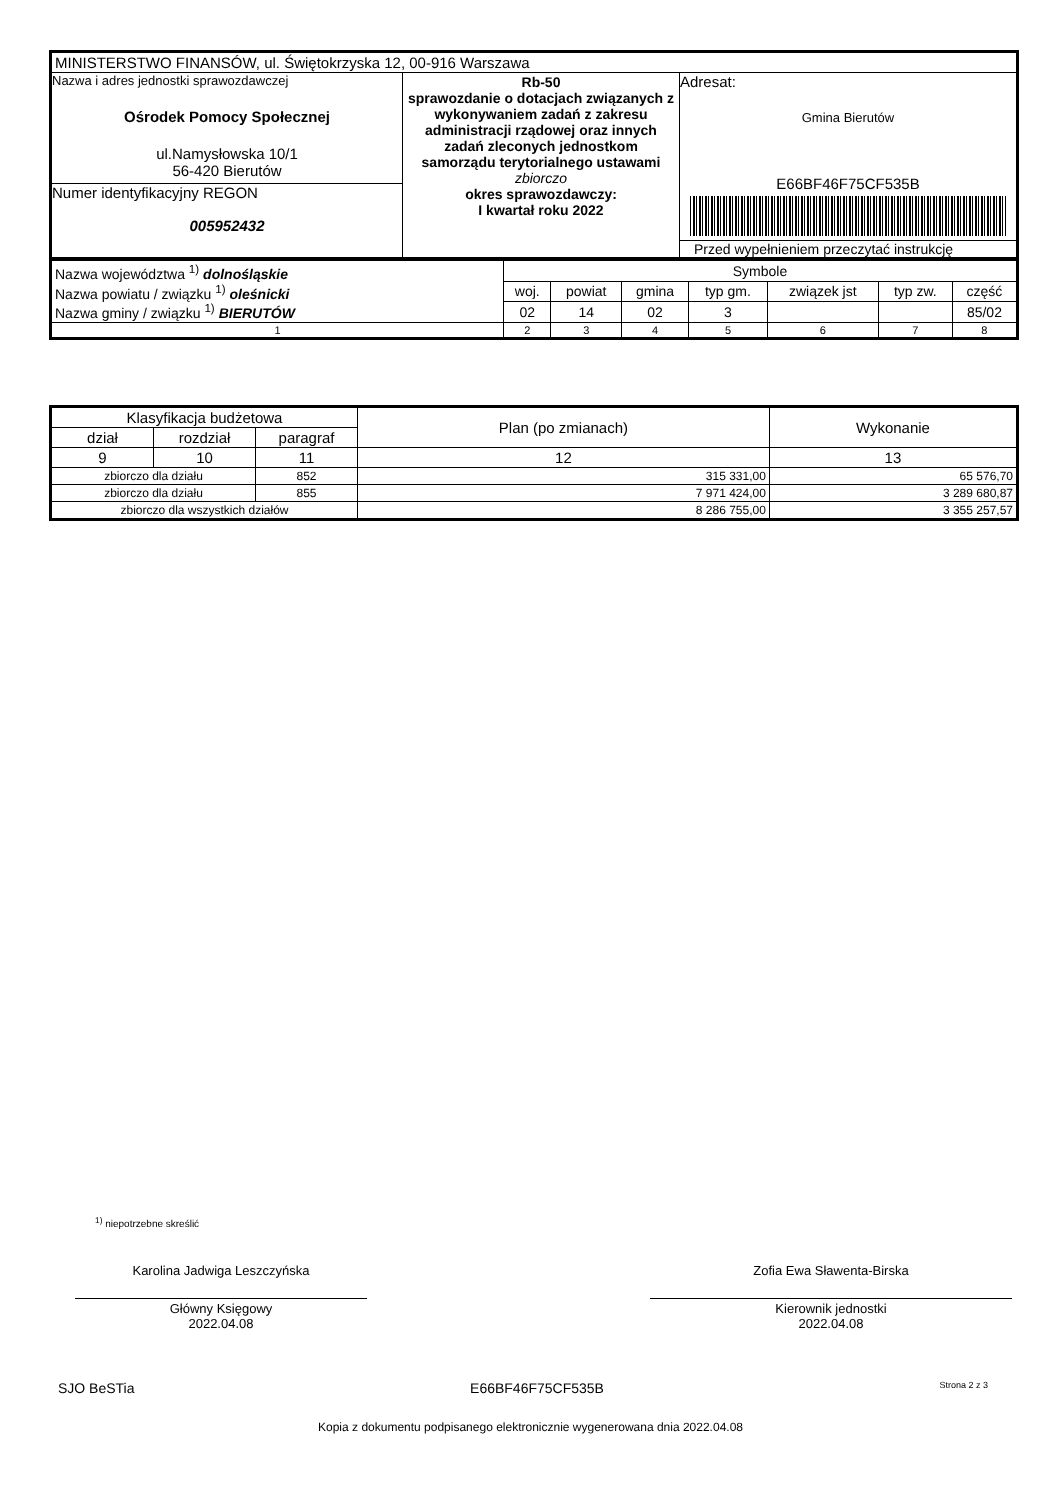| MINISTERSTWO FINANSÓW, ul. Świętokrzyska 12, 00-916 Warszawa | | |
| Nazwa i adres jednostki sprawozdawczej Ośrodek Pomocy Społecznej ul.Namysłowska 10/1 56-420 Bierutów Numer identyfikacyjny REGON 005952432 | Rb-50 sprawozdanie o dotacjach związanych z wykonywaniem zadań z zakresu administracji rządowej oraz innych zadań zleconych jednostkom samorządu terytorialnego ustawami zbiorczo okres sprawozdawczy: I kwartał roku 2022 | Adresat: Gmina Bierutów E66BF46F75CF535B Przed wypełnieniem przeczytać instrukcję |
| Nazwa województwa <sup>1)</sup> dolnośląskie Nazwa powiatu / związku <sup>1)</sup> oleśnicki Nazwa gminy / związku <sup>1)</sup> BIERUTÓW | Symbole | | | | | | |
| | woj. | powiat | gmina | typ gm. | związek jst | typ zw. | część |
| | 02 | 14 | 02 | 3 | | | 85/02 |
| 1 | 2 | 3 | 4 | 5 | 6 | 7 | 8 |
| Klasyfikacja budżetowa | | | Plan (po zmianach) | Wykonanie |
| --- | --- | --- | --- | --- |
| dział | rozdział | paragraf | | |
| 9 | 10 | 11 | 12 | 13 |
| zbiorczo dla działu | | 852 | 315 331,00 | 65 576,70 |
| zbiorczo dla działu | | 855 | 7 971 424,00 | 3 289 680,87 |
| zbiorczo dla wszystkich działów | | | 8 286 755,00 | 3 355 257,57 |
<sup>1)</sup> niepotrzebne skreślić
Karolina Jadwiga Leszczyńska
Główny Księgowy
2022.04.08
Zofia Ewa Sławenta-Birska
Kierownik jednostki
2022.04.08
SJO BeSTia E66BF46F75CF535B Strona 2 z 3
Kopia z dokumentu podpisanego elektronicznie wygenerowana dnia 2022.04.08